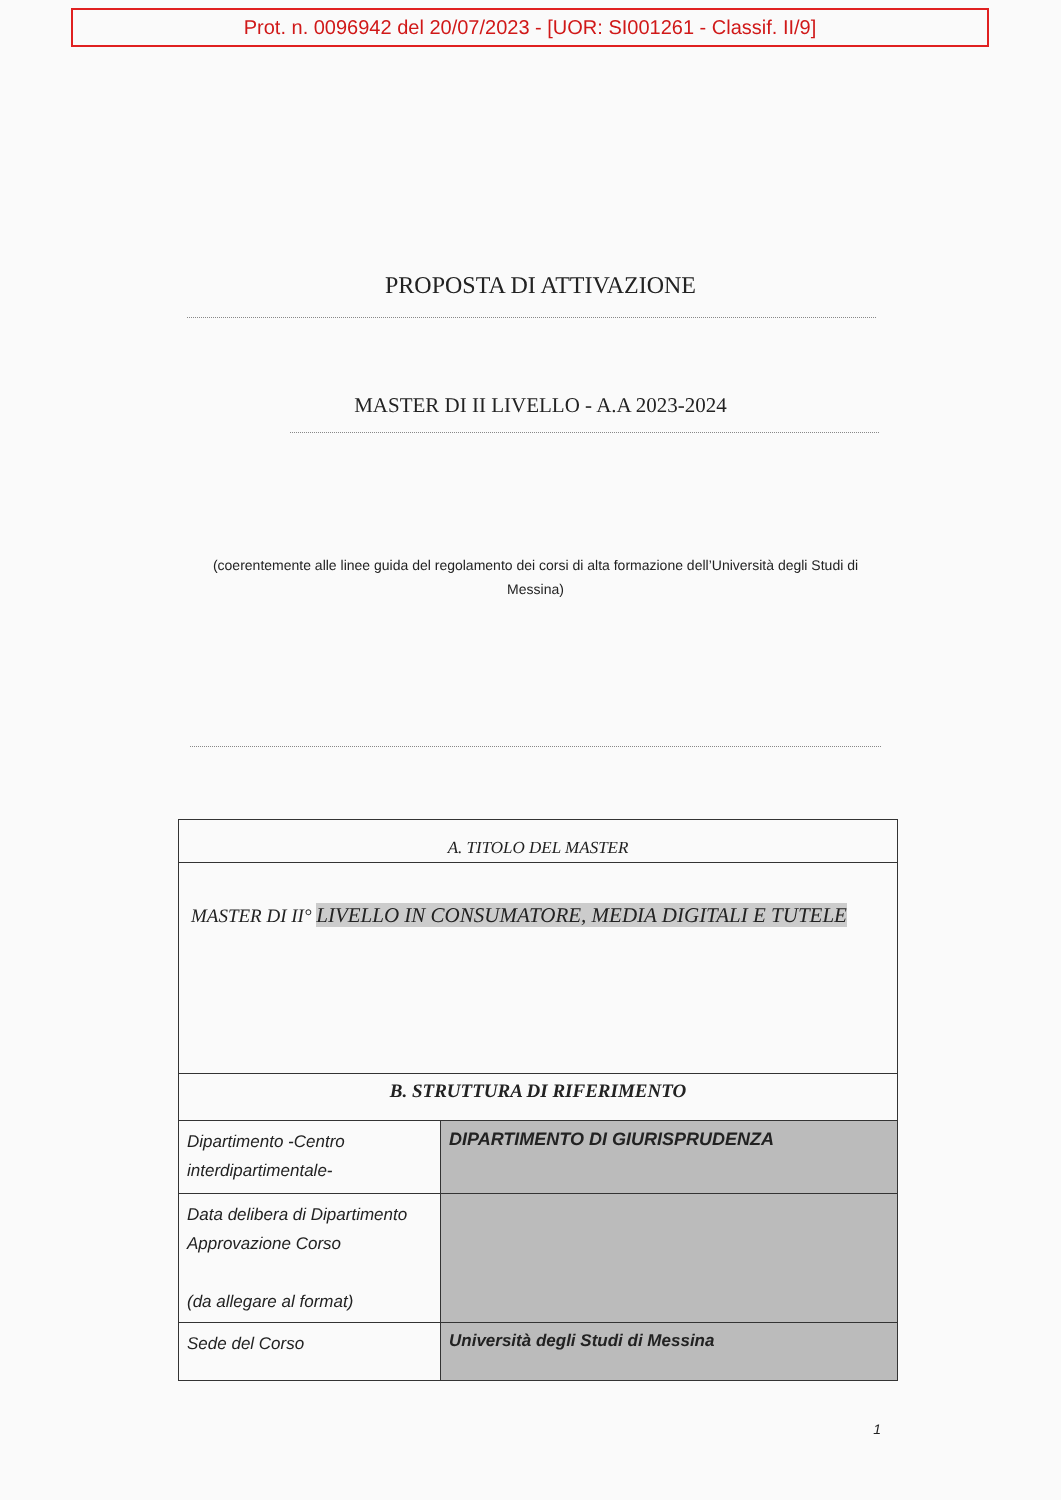Prot. n. 0096942 del 20/07/2023 - [UOR: SI001261 - Classif. II/9]
PROPOSTA DI ATTIVAZIONE
MASTER DI II LIVELLO - A.A 2023-2024
(coerentemente alle linee guida del regolamento dei corsi di alta formazione dell’Università degli Studi di Messina)
| A. TITOLO DEL MASTER | |
| --- | --- |
| MASTER DI II° LIVELLO IN CONSUMATORE, MEDIA DIGITALI E TUTELE | |
| B. STRUTTURA DI RIFERIMENTO | |
| Dipartimento -Centro interdipartimentale- | DIPARTIMENTO DI GIURISPRUDENZA |
| Data delibera di Dipartimento Approvazione Corso (da allegare al format) | |
| Sede del Corso | Università degli Studi di Messina |
1